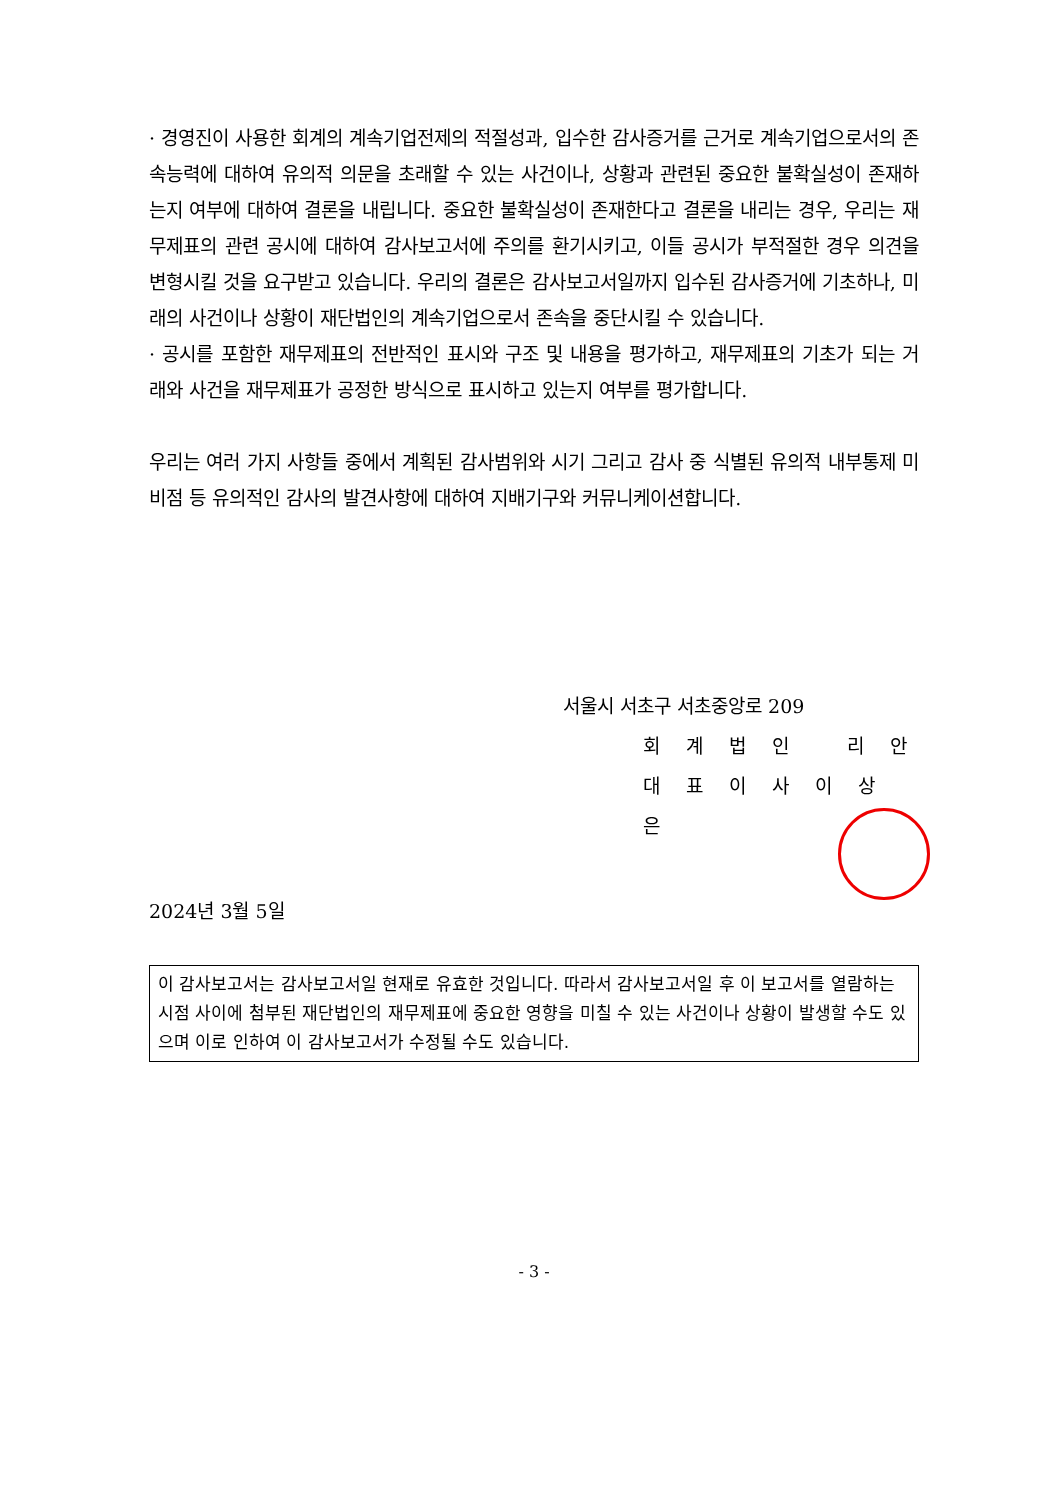· 경영진이 사용한 회계의 계속기업전제의 적절성과, 입수한 감사증거를 근거로 계속기업으로서의 존속능력에 대하여 유의적 의문을 초래할 수 있는 사건이나, 상황과 관련된 중요한 불확실성이 존재하는지 여부에 대하여 결론을 내립니다. 중요한 불확실성이 존재한다고 결론을 내리는 경우, 우리는 재무제표의 관련 공시에 대하여 감사보고서에 주의를 환기시키고, 이들 공시가 부적절한 경우 의견을 변형시킬 것을 요구받고 있습니다. 우리의 결론은 감사보고서일까지 입수된 감사증거에 기초하나, 미래의 사건이나 상황이 재단법인의 계속기업으로서 존속을 중단시킬 수 있습니다.
· 공시를 포함한 재무제표의 전반적인 표시와 구조 및 내용을 평가하고, 재무제표의 기초가 되는 거래와 사건을 재무제표가 공정한 방식으로 표시하고 있는지 여부를 평가합니다.
우리는 여러 가지 사항들 중에서 계획된 감사범위와 시기 그리고 감사 중 식별된 유의적 내부통제 미비점 등 유의적인 감사의 발견사항에 대하여 지배기구와 커뮤니케이션합니다.
서울시 서초구 서초중앙로 209
회 계 법 인 리 안
대 표 이 사 이 상 은
2024년 3월 5일
이 감사보고서는 감사보고서일 현재로 유효한 것입니다. 따라서 감사보고서일 후 이 보고서를 열람하는 시점 사이에 첨부된 재단법인의 재무제표에 중요한 영향을 미칠 수 있는 사건이나 상황이 발생할 수도 있으며 이로 인하여 이 감사보고서가 수정될 수도 있습니다.
- 3 -